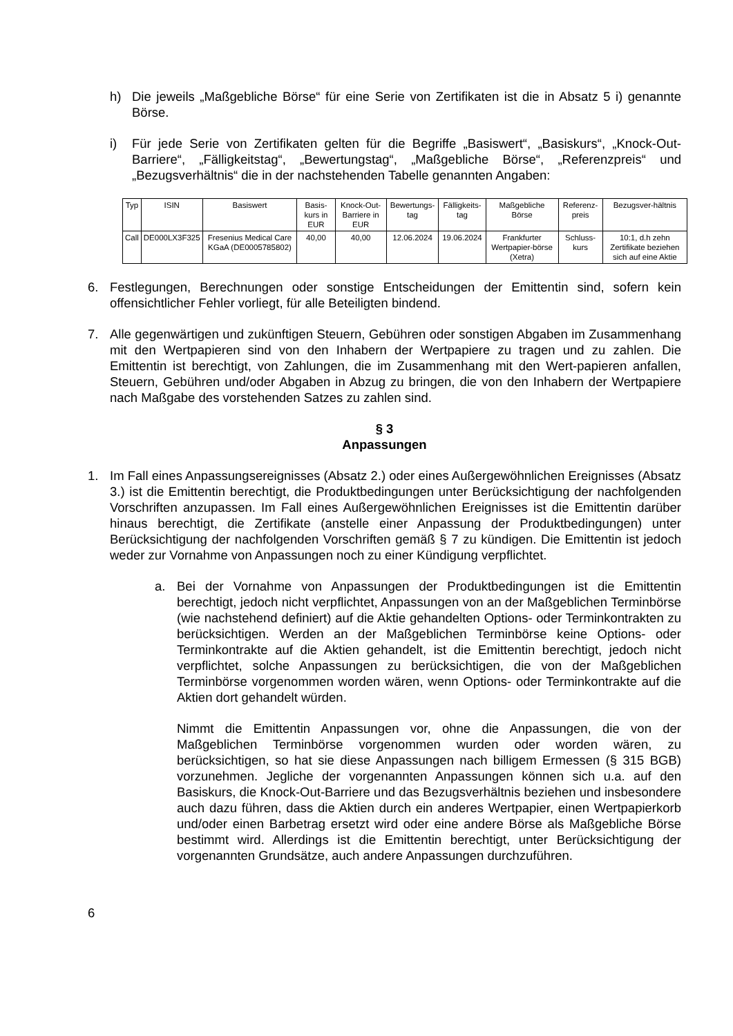h) Die jeweils „Maßgebliche Börse“ für eine Serie von Zertifikaten ist die in Absatz 5 i) genannte Börse.
i) Für jede Serie von Zertifikaten gelten für die Begriffe „Basiswert“, „Basiskurs“, „Knock-Out-Barriere“, „Fälligkeitstag“, „Bewertungstag“, „Maßgebliche Börse“, „Referenzpreis“ und „Bezugsverhältnis“ die in der nachstehenden Tabelle genannten Angaben:
| Typ | ISIN | Basiswert | Basis-kurs in EUR | Knock-Out-Barriere in EUR | Bewertungs-tag | Fälligkeits-tag | Maßgebliche Börse | Referenz-preis | Bezugsver-hältnis |
| --- | --- | --- | --- | --- | --- | --- | --- | --- | --- |
| Call | DE000LX3F325 | Fresenius Medical Care KGaA (DE0005785802) | 40,00 | 40,00 | 12.06.2024 | 19.06.2024 | Frankfurter Wertpapier-börse (Xetra) | Schluss-kurs | 10:1, d.h zehn Zertifikate beziehen sich auf eine Aktie |
6. Festlegungen, Berechnungen oder sonstige Entscheidungen der Emittentin sind, sofern kein offensichtlicher Fehler vorliegt, für alle Beteiligten bindend.
7. Alle gegenwärtigen und zukünftigen Steuern, Gebühren oder sonstigen Abgaben im Zusammenhang mit den Wertpapieren sind von den Inhabern der Wertpapiere zu tragen und zu zahlen. Die Emittentin ist berechtigt, von Zahlungen, die im Zusammenhang mit den Wert-papieren anfallen, Steuern, Gebühren und/oder Abgaben in Abzug zu bringen, die von den Inhabern der Wertpapiere nach Maßgabe des vorstehenden Satzes zu zahlen sind.
§ 3
Anpassungen
1. Im Fall eines Anpassungsereignisses (Absatz 2.) oder eines Außergewöhnlichen Ereignisses (Absatz 3.) ist die Emittentin berechtigt, die Produktbedingungen unter Berücksichtigung der nachfolgenden Vorschriften anzupassen. Im Fall eines Außergewöhnlichen Ereignisses ist die Emittentin darüber hinaus berechtigt, die Zertifikate (anstelle einer Anpassung der Produktbedingungen) unter Berücksichtigung der nachfolgenden Vorschriften gemäß § 7 zu kündigen. Die Emittentin ist jedoch weder zur Vornahme von Anpassungen noch zu einer Kündigung verpflichtet.
a. Bei der Vornahme von Anpassungen der Produktbedingungen ist die Emittentin berechtigt, jedoch nicht verpflichtet, Anpassungen von an der Maßgeblichen Terminbörse (wie nachstehend definiert) auf die Aktie gehandelten Options- oder Terminkontrakten zu berücksichtigen. Werden an der Maßgeblichen Terminbörse keine Options- oder Terminkontrakte auf die Aktien gehandelt, ist die Emittentin berechtigt, jedoch nicht verpflichtet, solche Anpassungen zu berücksichtigen, die von der Maßgeblichen Terminbörse vorgenommen worden wären, wenn Options- oder Terminkontrakte auf die Aktien dort gehandelt würden.
Nimmt die Emittentin Anpassungen vor, ohne die Anpassungen, die von der Maßgeblichen Terminbörse vorgenommen wurden oder worden wären, zu berücksichtigen, so hat sie diese Anpassungen nach billigem Ermessen (§ 315 BGB) vorzunehmen. Jegliche der vorgenannten Anpassungen können sich u.a. auf den Basiskurs, die Knock-Out-Barriere und das Bezugsverhältnis beziehen und insbesondere auch dazu führen, dass die Aktien durch ein anderes Wertpapier, einen Wertpapierkorb und/oder einen Barbetrag ersetzt wird oder eine andere Börse als Maßgebliche Börse bestimmt wird. Allerdings ist die Emittentin berechtigt, unter Berücksichtigung der vorgenannten Grundsätze, auch andere Anpassungen durchzuführen.
6